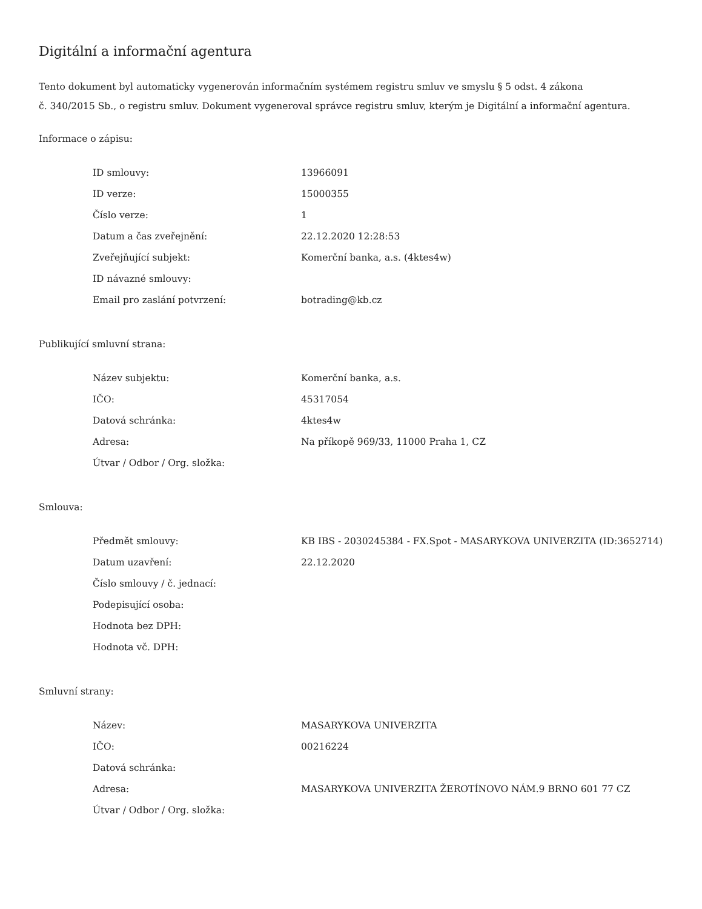Digitální a informační agentura
Tento dokument byl automaticky vygenerován informačním systémem registru smluv ve smyslu § 5 odst. 4 zákona
č. 340/2015 Sb., o registru smluv. Dokument vygeneroval správce registru smluv, kterým je Digitální a informační agentura.
Informace o zápisu:
| ID smlouvy: | 13966091 |
| ID verze: | 15000355 |
| Číslo verze: | 1 |
| Datum a čas zveřejnění: | 22.12.2020 12:28:53 |
| Zveřejňující subjekt: | Komerční banka, a.s. (4ktes4w) |
| ID návazné smlouvy: | |
| Email pro zaslání potvrzení: | botrading@kb.cz |
Publikující smluvní strana:
| Název subjektu: | Komerční banka, a.s. |
| IČO: | 45317054 |
| Datová schránka: | 4ktes4w |
| Adresa: | Na příkopě 969/33, 11000 Praha 1, CZ |
| Útvar / Odbor / Org. složka: | |
Smlouva:
| Předmět smlouvy: | KB IBS - 2030245384 - FX.Spot - MASARYKOVA UNIVERZITA (ID:3652714) |
| Datum uzavření: | 22.12.2020 |
| Číslo smlouvy / č. jednací: | |
| Podepisující osoba: | |
| Hodnota bez DPH: | |
| Hodnota vč. DPH: | |
Smluvní strany:
| Název: | MASARYKOVA UNIVERZITA |
| IČO: | 00216224 |
| Datová schránka: | |
| Adresa: | MASARYKOVA UNIVERZITA ŽEROTÍNOVO NÁM.9 BRNO 601 77 CZ |
| Útvar / Odbor / Org. složka: | |